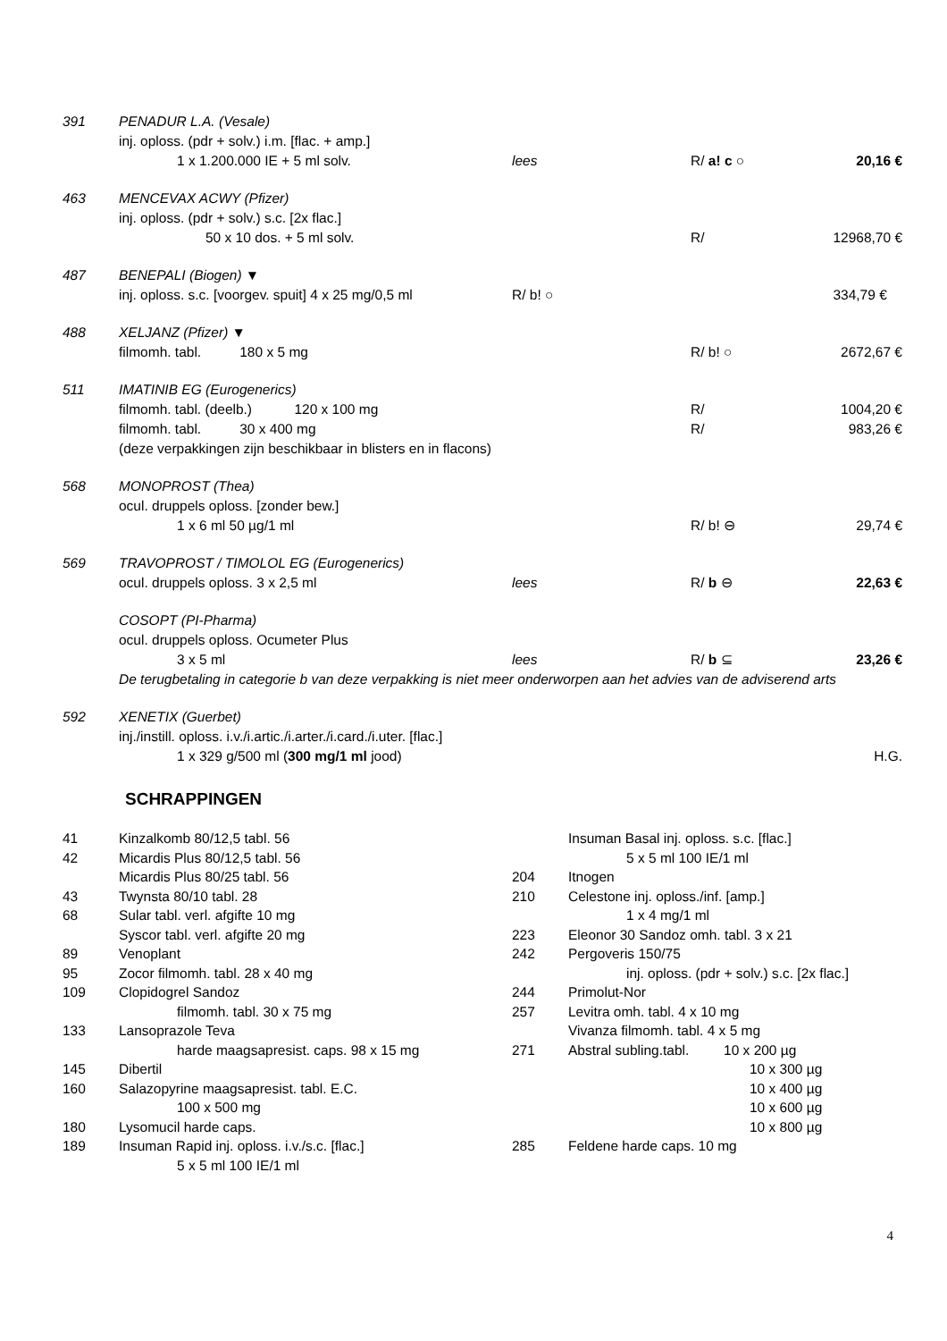| 391 | PENADUR L.A. (Vesale) | | | |
| | inj. oploss. (pdr + solv.) i.m. [flac. + amp.] | | | |
| | 1 x 1.200.000 IE + 5 ml solv. | lees | R/ a! c ○ | 20,16 € |
| 463 | MENCEVAX ACWY (Pfizer) | | | |
| | inj. oploss. (pdr + solv.) s.c. [2x flac.] | | | |
| | 50 x 10 dos. + 5 ml solv. | | R/ | 12968,70 € |
| 487 | BENEPALI (Biogen) ▼ | | | |
| | inj. oploss. s.c. [voorgev. spuit] 4 x 25 mg/0,5 ml | R/ b! ○ | | 334,79 € |
| 488 | XELJANZ (Pfizer) ▼ | | | |
| | filmomh. tabl. 180 x 5 mg | | R/ b! ○ | 2672,67 € |
| 511 | IMATINIB EG (Eurogenerics) | | | |
| | filmomh. tabl. (deelb.) 120 x 100 mg | | R/ | 1004,20 € |
| | filmomh. tabl. 30 x 400 mg | | R/ | 983,26 € |
| | (deze verpakkingen zijn beschikbaar in blisters en in flacons) | | | |
| 568 | MONOPROST (Thea) | | | |
| | ocul. druppels oploss. [zonder bew.] | | | |
| | 1 x 6 ml 50 µg/1 ml | | R/ b! ⊖ | 29,74 € |
| 569 | TRAVOPROST / TIMOLOL EG (Eurogenerics) | | | |
| | ocul. druppels oploss. 3 x 2,5 ml | lees | R/ b ⊖ | 22,63 € |
| | COSOPT (PI-Pharma) | | | |
| | ocul. druppels oploss. Ocumeter Plus | | | |
| | 3 x 5 ml | lees | R/ b ⊆ | 23,26 € |
| | De terugbetaling in categorie b van deze verpakking is niet meer onderworpen aan het advies van de adviserend arts | | | |
| 592 | XENETIX (Guerbet) | | | |
| | inj./instill. oploss. i.v./i.artic./i.arter./i.card./i.uter. [flac.] | | | |
| | 1 x 329 g/500 ml ( 300 mg/1 ml jood) | | | H.G. |
SCHRAPPINGEN
| 41 | Kinzalkomb 80/12,5 tabl. 56 | | Insuman Basal inj. oploss. s.c. [flac.] |
| 42 | Micardis Plus 80/12,5 tabl. 56 | | 5 x 5 ml 100 IE/1 ml |
| | Micardis Plus 80/25 tabl. 56 | 204 | Itnogen |
| 43 | Twynsta 80/10 tabl. 28 | 210 | Celestone inj. oploss./inf. [amp.] |
| 68 | Sular tabl. verl. afgifte 10 mg | | 1 x 4 mg/1 ml |
| | Syscor tabl. verl. afgifte 20 mg | 223 | Eleonor 30 Sandoz omh. tabl. 3 x 21 |
| 89 | Venoplant | 242 | Pergoveris 150/75 |
| 95 | Zocor filmomh. tabl. 28 x 40 mg | | inj. oploss. (pdr + solv.) s.c. [2x flac.] |
| 109 | Clopidogrel Sandoz | 244 | Primolut-Nor |
| | filmomh. tabl. 30 x 75 mg | 257 | Levitra omh. tabl. 4 x 10 mg |
| 133 | Lansoprazole Teva | | Vivanza filmomh. tabl. 4 x 5 mg |
| | harde maagsapresist. caps. 98 x 15 mg | 271 | Abstral subling.tabl. 10 x 200 µg |
| 145 | Dibertil | | 10 x 300 µg |
| 160 | Salazopyrine maagsapresist. tabl. E.C. | | 10 x 400 µg |
| | 100 x 500 mg | | 10 x 600 µg |
| 180 | Lysomucil harde caps. | | 10 x 800 µg |
| 189 | Insuman Rapid inj. oploss. i.v./s.c. [flac.] | 285 | Feldene harde caps. 10 mg |
| | 5 x 5 ml 100 IE/1 ml | | |
4